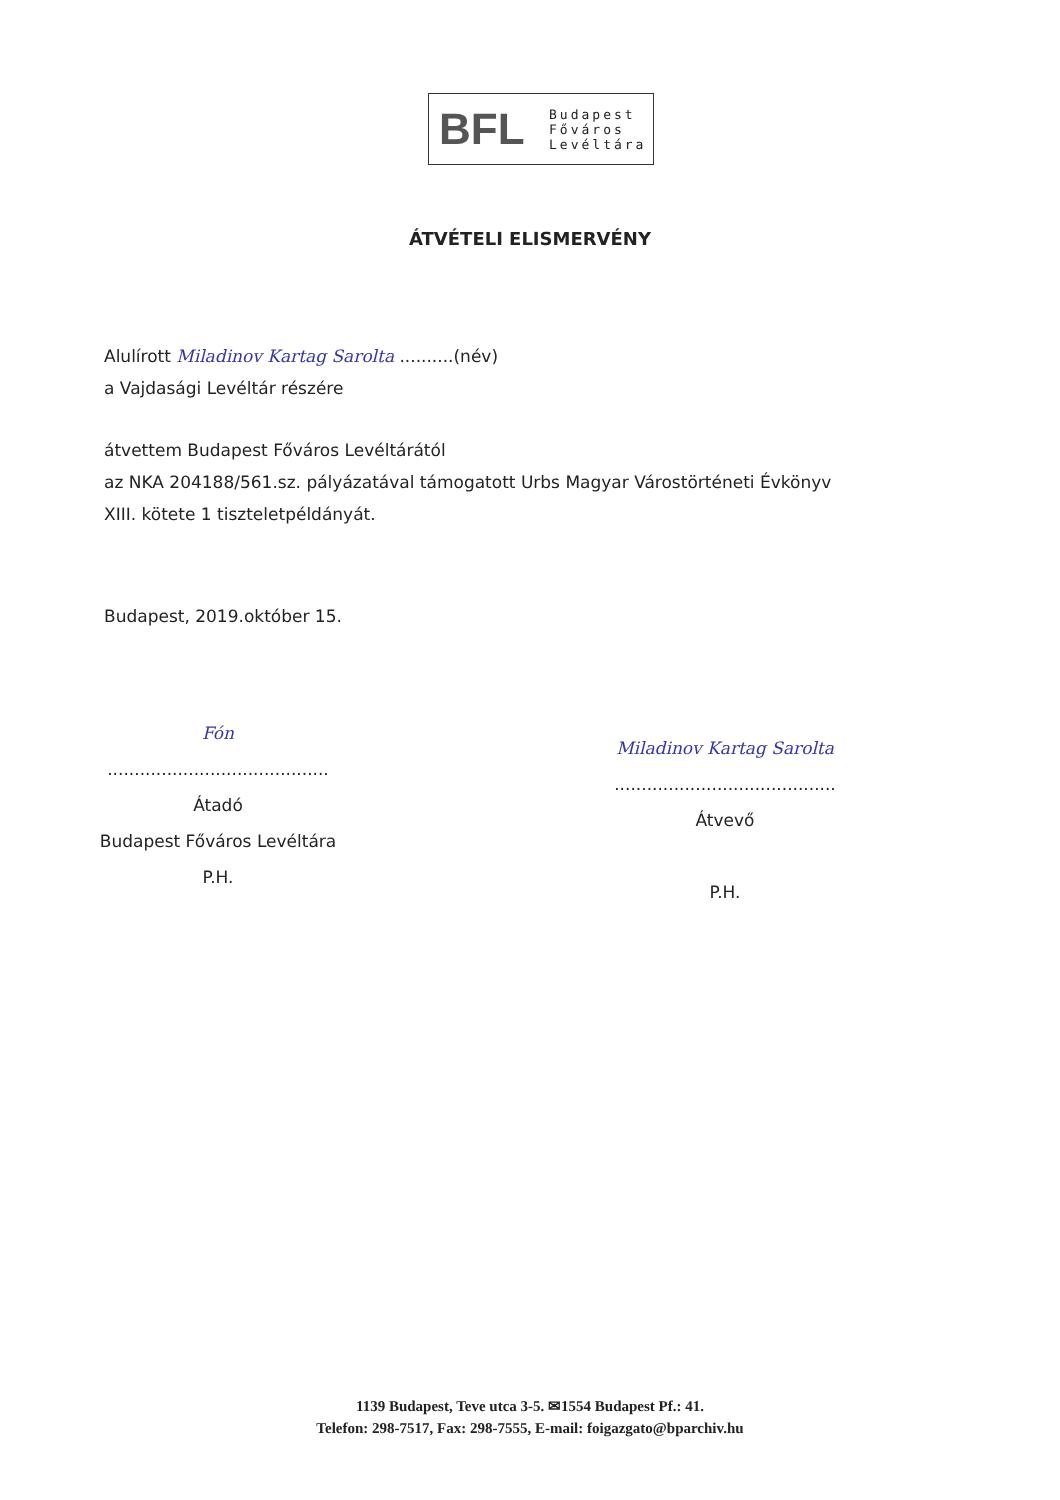BFL
Budapest
Főváros
Levéltára
ÁTVÉTELI ELISMERVÉNY
Alulírott Miladinov Kartag Sarolta ..........(név)
a Vajdasági Levéltár részére
átvettem Budapest Főváros Levéltárától
az NKA 204188/561.sz. pályázatával támogatott Urbs Magyar Várostörténeti Évkönyv
XIII. kötete 1 tiszteletpéldányát.
Budapest, 2019.október 15.
Fón
.........................................
Átadó
Budapest Főváros Levéltára
P.H.
Miladinov Kartag Sarolta
.........................................
Átvevő
P.H.
1139 Budapest, Teve utca 3-5. ✉1554 Budapest Pf.: 41.
Telefon: 298-7517, Fax: 298-7555, E-mail: foigazgato@bparchiv.hu